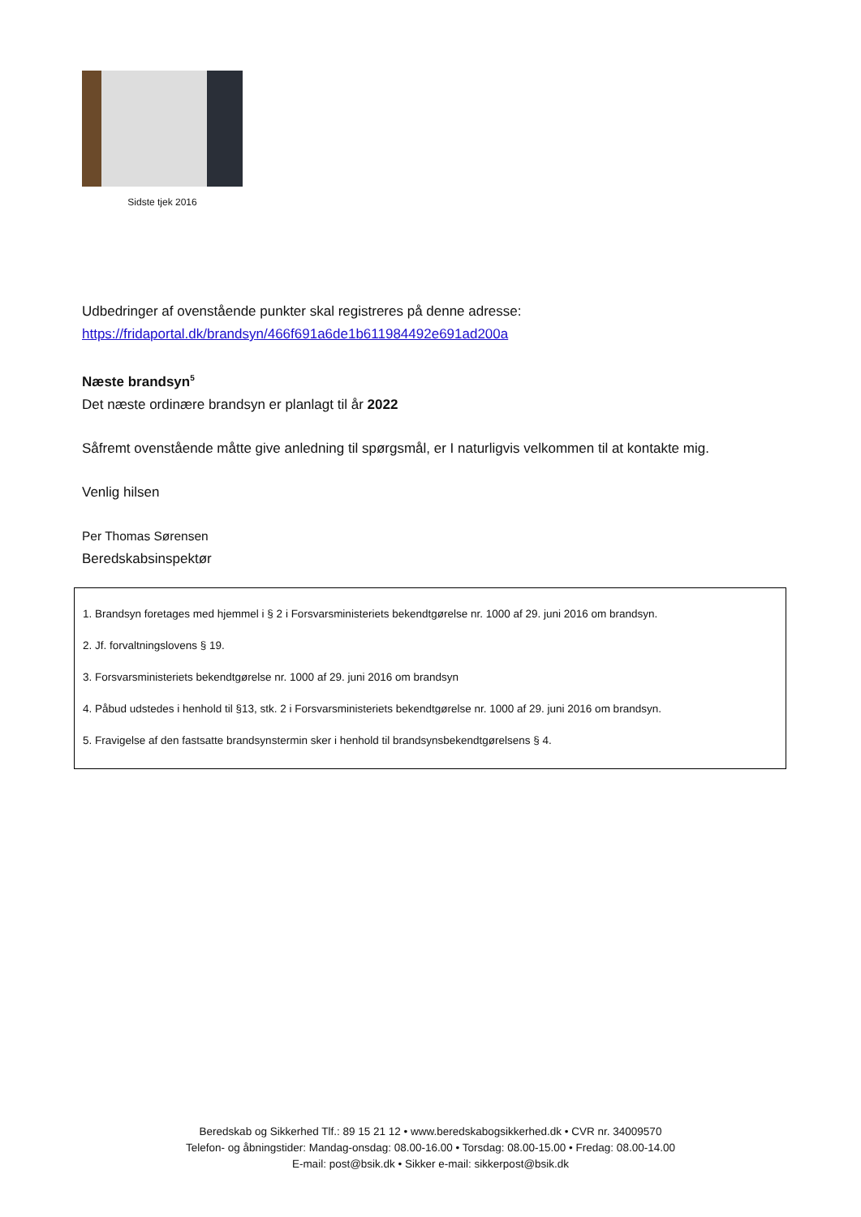Sidste tjek 2016
Udbedringer af ovenstående punkter skal registreres på denne adresse:
https://fridaportal.dk/brandsyn/466f691a6de1b611984492e691ad200a
Næste brandsyn<sup>5</sup>
Det næste ordinære brandsyn er planlagt til år 2022
Såfremt ovenstående måtte give anledning til spørgsmål, er I naturligvis velkommen til at kontakte mig.
Venlig hilsen
Per Thomas Sørensen
Beredskabsinspektør
1. Brandsyn foretages med hjemmel i § 2 i Forsvarsministeriets bekendtgørelse nr. 1000 af 29. juni 2016 om brandsyn.
2. Jf. forvaltningslovens § 19.
3. Forsvarsministeriets bekendtgørelse nr. 1000 af 29. juni 2016 om brandsyn
4. Påbud udstedes i henhold til §13, stk. 2 i Forsvarsministeriets bekendtgørelse nr. 1000 af 29. juni 2016 om brandsyn.
5. Fravigelse af den fastsatte brandsynstermin sker i henhold til brandsynsbekendtgørelsens § 4.
Beredskab og Sikkerhed Tlf.: 89 15 21 12 • www.beredskabogsikkerhed.dk • CVR nr. 34009570
Telefon- og åbningstider: Mandag-onsdag: 08.00-16.00 • Torsdag: 08.00-15.00 • Fredag: 08.00-14.00
E-mail: post@bsik.dk • Sikker e-mail: sikkerpost@bsik.dk